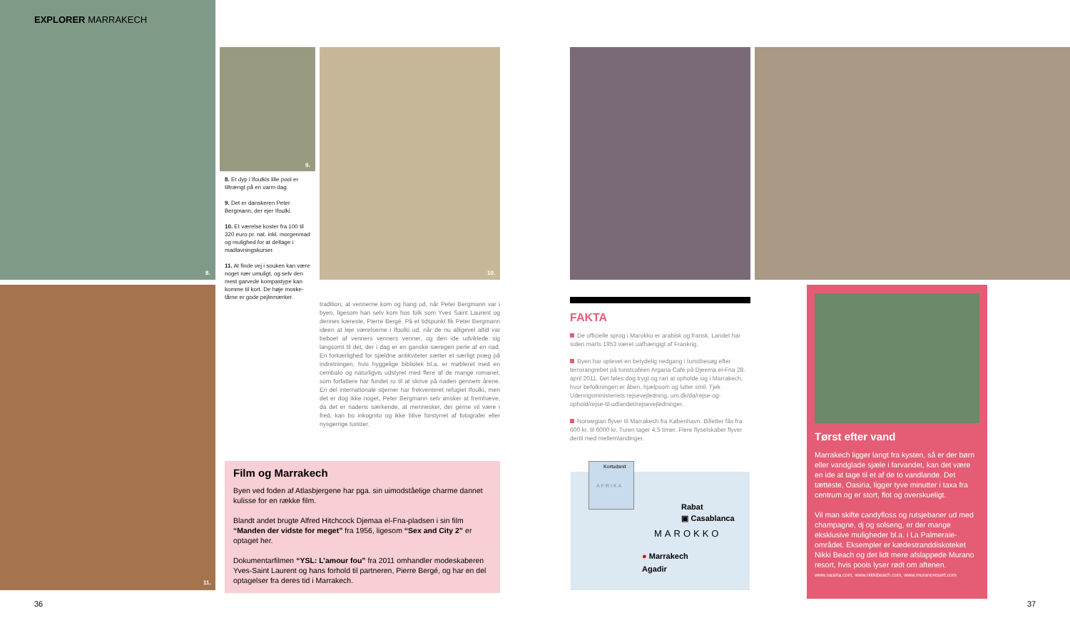EXPLORER MARRAKECH
8.
11.
9.
10.
8. Et dyp i Ifoulkis lille pool er tiltrængt på en varm dag.
9. Det er danskeren Peter Bergmann, der ejer Ifoulki.
10. Et værelse koster fra 100 til 320 euro pr. nat. inkl. morgenmad og mulighed for at deltage i madlavningskurser.
11. At finde vej i souken kan være noget nær umuligt, og selv den mest garvede kompastype kan komme til kort. De høje moske-tårne er gode pejlemærker.
tradition, at vennerne kom og hang ud, når Peter Bergmann var i byen, ligesom han selv kom hos folk som Yves Saint Laurent og dennes kæreste, Pierre Bergé. På et tidspunkt fik Peter Bergmann ideen at leje værelserne i Ifoulki ud, når de nu alligevel altid var beboet af venners venners venner, og den ide udviklede sig langsomt til det, der i dag er en ganske særegen perle af en riad. En forkærlighed for sjældne antikviteter sætter et særligt præg på indretningen, hvis hyggelige bibliotek bl.a. er møbleret med en cembalo og naturligvis udstyret med flere af de mange romaner, som forfattere har fundet ro til at skrive på riaden gennem årene. En del internationale stjerner har frekventeret refugiet Ifoulki, men det er dog ikke noget, Peter Bergmann selv ønsker at fremhæve, da det er riadens særkende, at mennesker, der gerne vil være i fred, kan bo inkognito og ikke blive forstyrret af fotografer eller nysgerrige turister.
Film og Marrakech
Byen ved foden af Atlasbjergene har pga. sin uimodståelige charme dannet kulisse for en række film.
Blandt andet brugte Alfred Hitchcock Djemaa el-Fna-pladsen i sin film “Manden der vidste for meget” fra 1956, ligesom “Sex and City 2” er optaget her.
Dokumentarfilmen “YSL: L’amour fou” fra 2011 omhandler modeskaberen Yves-Saint Laurent og hans forhold til partneren, Pierre Bergé, og har en del optagelser fra deres tid i Marrakech.
36
FAKTA
De officielle sprog i Marokko er arabisk og fransk. Landet har siden marts 1953 været uafhængigt af Frankrig.
Byen har oplevet en betydelig nedgang i turistbesøg efter terrorangrebet på turistcaféen Argana Café på Djeema el-Fna 28. april 2011. Det føles dog trygt og rart at opholde sig i Marrakech, hvor befolkningen er åben, hjælpsom og lutter smil. Tjek Udenrigsministeriets rejsevejledning, um.dk/da/rejse-og-ophold/rejse-til-udlandet/rejsevejledninger.
Norwegian flyver til Marrakech fra København. Billetter fås fra 600 kr. til 6000 kr. Turen tager 4,5 timer. Flere flyselskaber flyver dertil med mellemlandinger.
Kortudsnit
AFRIKA
Rabat
▣ Casablanca
MAROKKO
● Marrakech
Agadir
Tørst efter vand
Marrakech ligger langt fra kysten, så er der børn eller vandglade sjæle i farvandet, kan det være en ide at tage til et af de to vandlande. Det tætteste, Oasiria, ligger tyve minutter i taxa fra centrum og er stort, flot og overskueligt.
Vil man skifte candyfloss og rutsjebaner ud med champagne, dj og solseng, er der mange eksklusive muligheder bl.a. i La Palmeraie-området. Eksempler er kædestranddiskoteket Nikki Beach og det lidt mere afslappede Murano resort, hvis pools lyser rødt om aftenen.
www.oasiria.com, www.nikkibeach.com, www.muranoresort.com
37